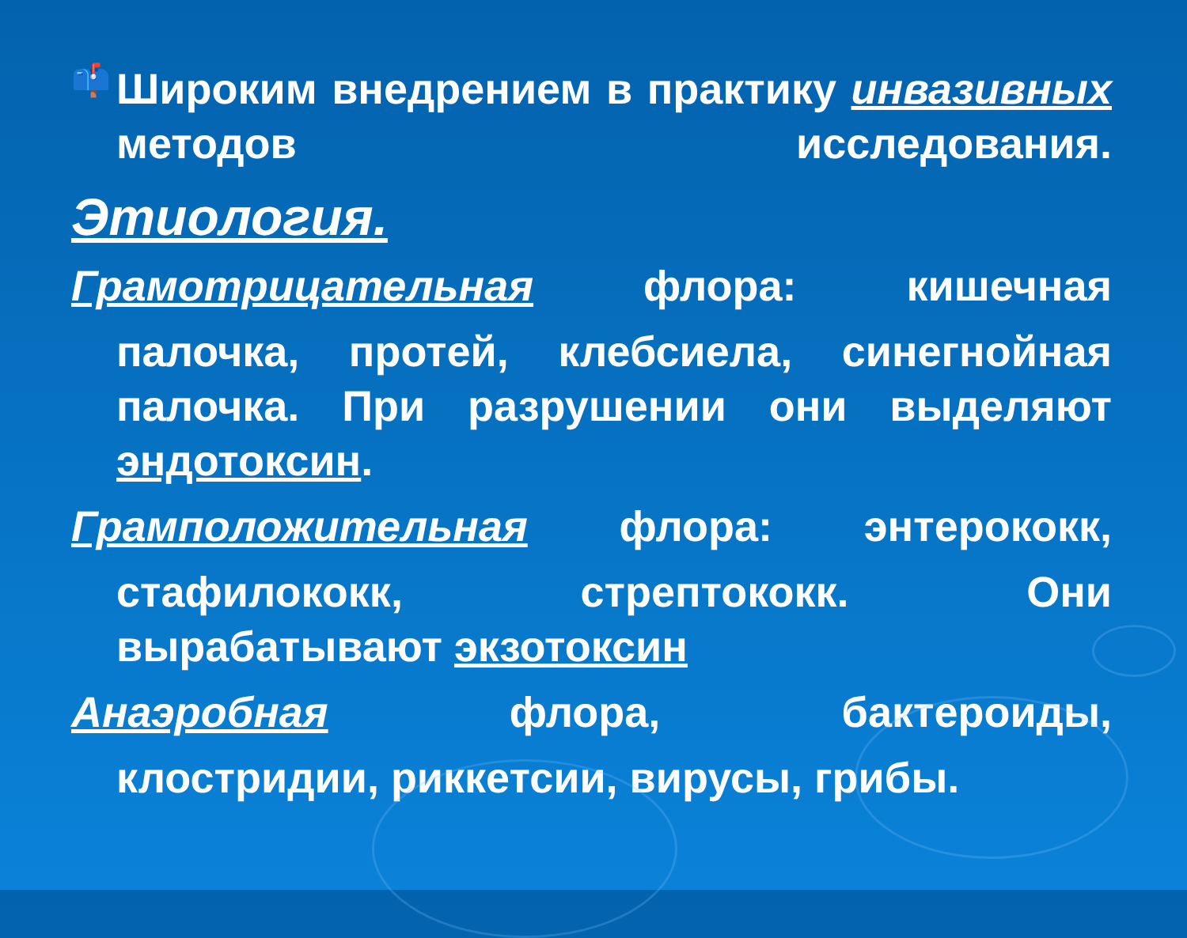📫
Широким внедрением в практику инвазивных методов исследования.
Этиология.
Грамотрицательная флора: кишечная
палочка, протей, клебсиела, синегнойная палочка. При разрушении они выделяют эндотоксин.
Грамположительная флора: энтерококк,
стафилококк, стрептококк. Они вырабатывают экзотоксин
Анаэробная флора, бактероиды,
клостридии, риккетсии, вирусы, грибы.